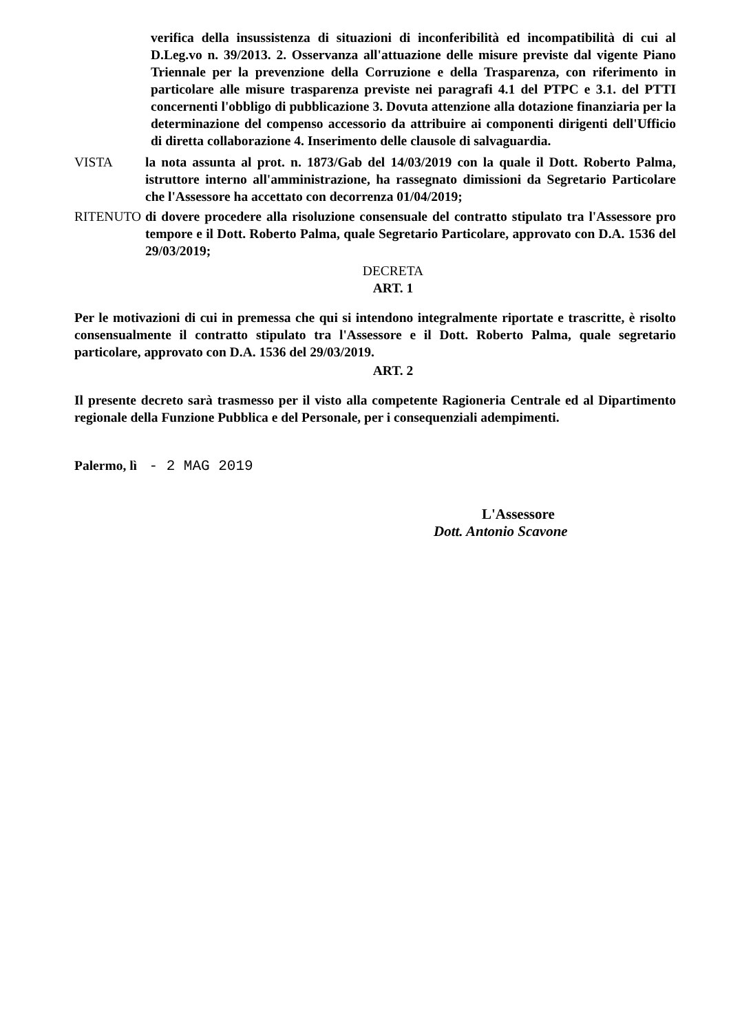verifica della insussistenza di situazioni di inconferibilità ed incompatibilità di cui al D.Leg.vo n. 39/2013. 2. Osservanza all'attuazione delle misure previste dal vigente Piano Triennale per la prevenzione della Corruzione e della Trasparenza, con riferimento in particolare alle misure trasparenza previste nei paragrafi 4.1 del PTPC e 3.1. del PTTI concernenti l'obbligo di pubblicazione 3. Dovuta attenzione alla dotazione finanziaria per la determinazione del compenso accessorio da attribuire ai componenti dirigenti dell'Ufficio di diretta collaborazione 4. Inserimento delle clausole di salvaguardia.
VISTA la nota assunta al prot. n. 1873/Gab del 14/03/2019 con la quale il Dott. Roberto Palma, istruttore interno all'amministrazione, ha rassegnato dimissioni da Segretario Particolare che l'Assessore ha accettato con decorrenza 01/04/2019;
RITENUTO di dovere procedere alla risoluzione consensuale del contratto stipulato tra l'Assessore pro tempore e il Dott. Roberto Palma, quale Segretario Particolare, approvato con D.A. 1536 del 29/03/2019;
DECRETA
ART. 1
Per le motivazioni di cui in premessa che qui si intendono integralmente riportate e trascritte, è risolto consensualmente il contratto stipulato tra l'Assessore e il Dott. Roberto Palma, quale segretario particolare, approvato con D.A. 1536 del 29/03/2019.
ART. 2
Il presente decreto sarà trasmesso per il visto alla competente Ragioneria Centrale ed al Dipartimento regionale della Funzione Pubblica e del Personale, per i consequenziali adempimenti.
Palermo, lì - 2 MAG 2019
L'Assessore
Dott. Antonio Scavone